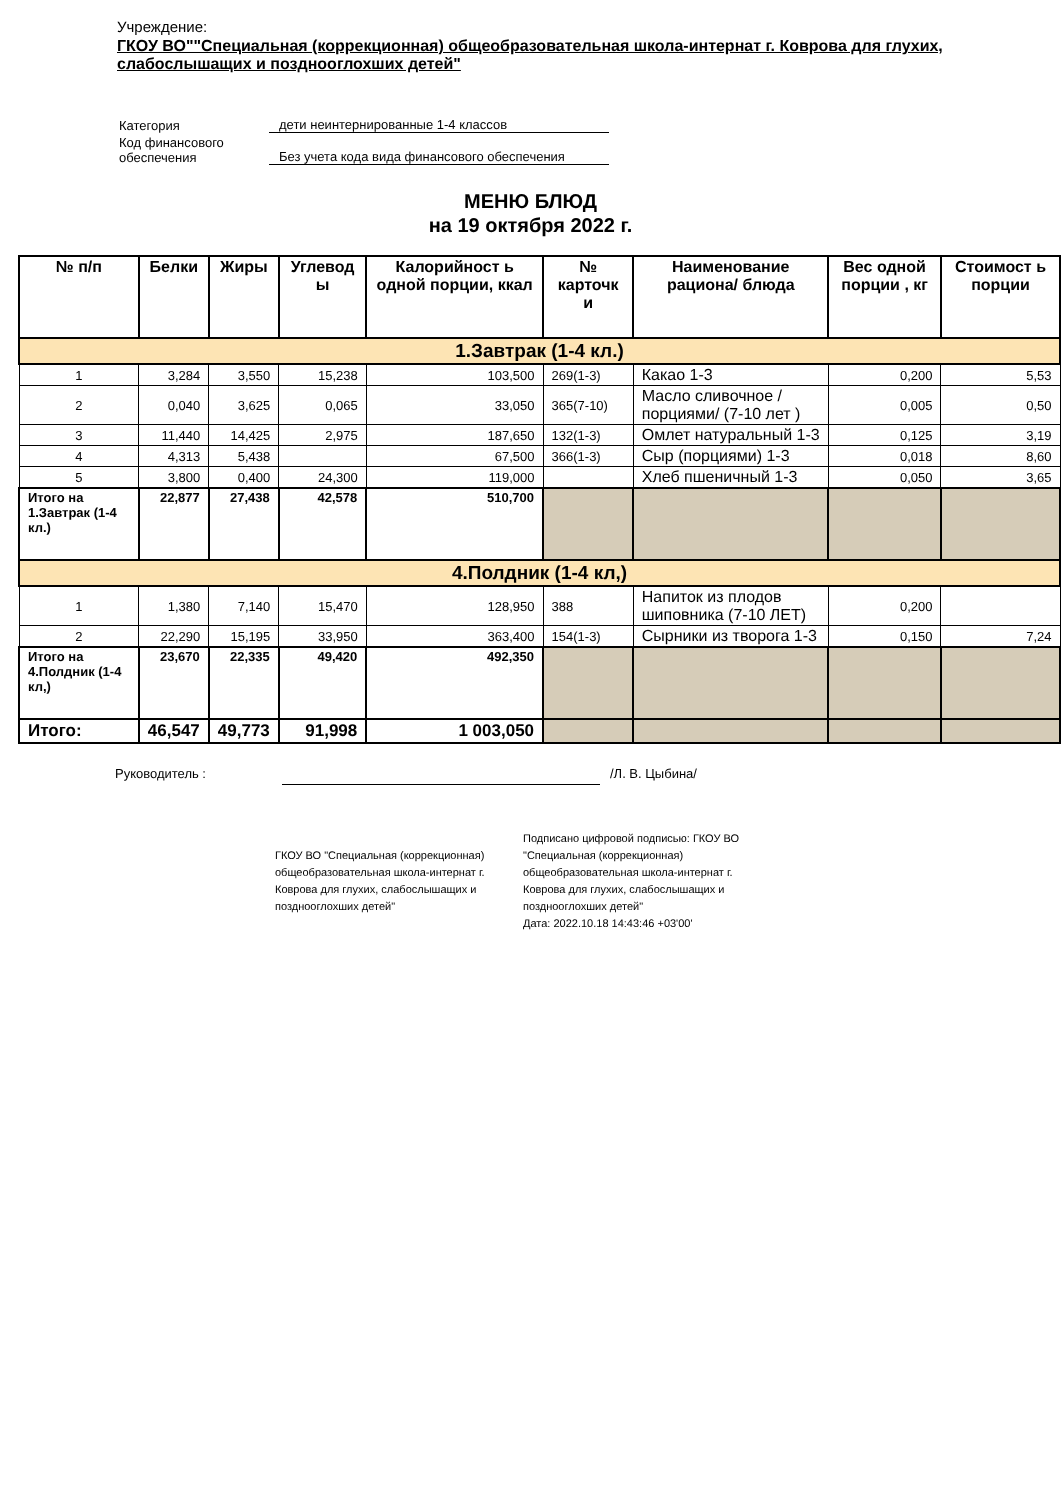Учреждение:
ГКОУ ВО""Специальная (коррекционная) общеобразовательная школа-интернат г. Коврова для глухих, слабослышащих и позднооглохших детей"
| Категория | дети неинтернированные 1-4 классов |
| Код финансового обеспечения | Без учета кода вида финансового обеспечения |
МЕНЮ БЛЮД
на 19 октября 2022 г.
| № п/п | Белки | Жиры | Углевод ы | Калорийност ь одной порции, ккал | № карточк и | Наименование рациона/ блюда | Вес одной порции , кг | Стоимост ь порции |
| --- | --- | --- | --- | --- | --- | --- | --- | --- |
| 1.Завтрак (1-4 кл.) | | | | | | | | |
| 1 | 3,284 | 3,550 | 15,238 | 103,500 | 269(1-3) | Какао 1-3 | 0,200 | 5,53 |
| 2 | 0,040 | 3,625 | 0,065 | 33,050 | 365(7-10) | Масло сливочное /порциями/ (7-10 лет ) | 0,005 | 0,50 |
| 3 | 11,440 | 14,425 | 2,975 | 187,650 | 132(1-3) | Омлет натуральный 1-3 | 0,125 | 3,19 |
| 4 | 4,313 | 5,438 | | 67,500 | 366(1-3) | Сыр (порциями) 1-3 | 0,018 | 8,60 |
| 5 | 3,800 | 0,400 | 24,300 | 119,000 | | Хлеб пшеничный 1-3 | 0,050 | 3,65 |
| Итого на 1.Завтрак (1-4 кл.) | 22,877 | 27,438 | 42,578 | 510,700 | | | | |
| 4.Полдник (1-4 кл,) | | | | | | | | |
| 1 | 1,380 | 7,140 | 15,470 | 128,950 | 388 | Напиток из плодов шиповника (7-10 ЛЕТ) | 0,200 | |
| 2 | 22,290 | 15,195 | 33,950 | 363,400 | 154(1-3) | Сырники из творога 1-3 | 0,150 | 7,24 |
| Итого на 4.Полдник (1-4 кл,) | 23,670 | 22,335 | 49,420 | 492,350 | | | | |
| Итого: | 46,547 | 49,773 | 91,998 | 1 003,050 | | | | |
Руководитель : /Л. В. Цыбина/
ГКОУ ВО "Специальная (коррекционная) общеобразовательная школа-интернат г. Коврова для глухих, слабослышащих и позднооглохших детей"
Подписано цифровой подписью: ГКОУ ВО "Специальная (коррекционная) общеобразовательная школа-интернат г. Коврова для глухих, слабослышащих и позднооглохших детей"
Дата: 2022.10.18 14:43:46 +03'00'